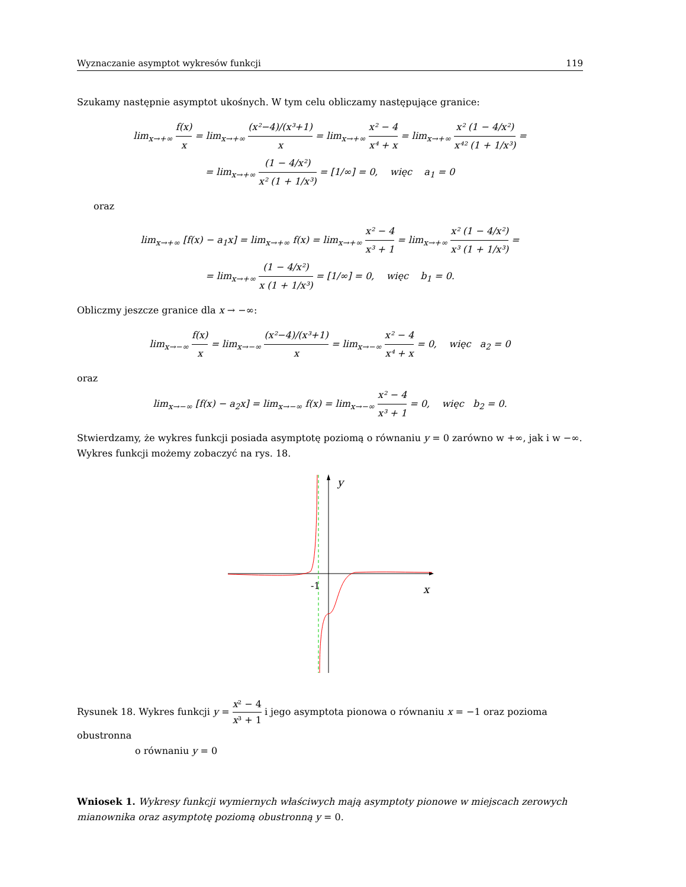Wyznaczanie asymptot wykresów funkcji 119
Szukamy następnie asymptot ukośnych. W tym celu obliczamy następujące granice:
lim<sub>x→+∞</sub> f(x) x = lim<sub>x→+∞</sub> (x²−4)/(x³+1) x = lim<sub>x→+∞</sub> x² − 4 x⁴ + x = lim<sub>x→+∞</sub> x² (1 − 4/x²) x⁴² (1 + 1/x³) =
= lim<sub>x→+∞</sub> (1 − 4/x²) x² (1 + 1/x³) = [1/∞] = 0, więc a<sub>1</sub> = 0
oraz
lim<sub>x→+∞</sub> [f(x) − a<sub>1</sub>x] = lim<sub>x→+∞</sub> f(x) = lim<sub>x→+∞</sub> x² − 4 x³ + 1 = lim<sub>x→+∞</sub> x² (1 − 4/x²) x³ (1 + 1/x³) =
= lim<sub>x→+∞</sub> (1 − 4/x²) x (1 + 1/x³) = [1/∞] = 0, więc b<sub>1</sub> = 0.
Obliczmy jeszcze granice dla x → −∞:
lim<sub>x→−∞</sub> f(x) x = lim<sub>x→−∞</sub> (x²−4)/(x³+1) x = lim<sub>x→−∞</sub> x² − 4 x⁴ + x = 0, więc a<sub>2</sub> = 0
oraz
lim<sub>x→−∞</sub> [f(x) − a<sub>2</sub>x] = lim<sub>x→−∞</sub> f(x) = lim<sub>x→−∞</sub> x² − 4 x³ + 1 = 0, więc b<sub>2</sub> = 0.
Stwierdzamy, że wykres funkcji posiada asymptotę poziomą o równaniu y = 0 zarówno w +∞, jak i w −∞. Wykres funkcji możemy zobaczyć na rys. 18.
y
-1
x
Rysunek 18. Wykres funkcji y = x² − 4 x³ + 1 i jego asymptota pionowa o równaniu x = −1 oraz pozioma obustronna
o równaniu y = 0
Wniosek 1. Wykresy funkcji wymiernych właściwych mają asymptoty pionowe w miejscach zerowych mianownika oraz asymptotę poziomą obustronną y = 0.